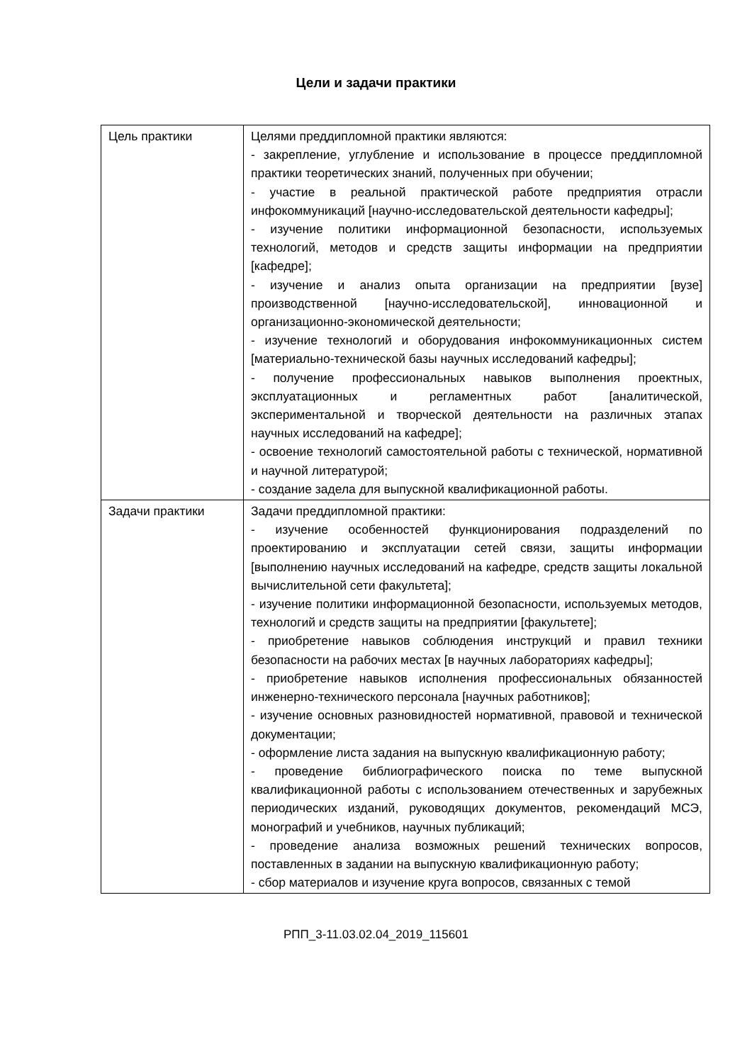Цели и задачи практики
| Цель практики | Целями преддипломной практики являются: - закрепление, углубление и использование в процессе преддипломной практики теоретических знаний, полученных при обучении; - участие в реальной практической работе предприятия отрасли инфокоммуникаций [научно-исследовательской деятельности кафедры]; - изучение политики информационной безопасности, используемых технологий, методов и средств защиты информации на предприятии [кафедре]; - изучение и анализ опыта организации на предприятии [вузе] производственной [научно-исследовательской], инновационной и организационно-экономической деятельности; - изучение технологий и оборудования инфокоммуникационных систем [материально-технической базы научных исследований кафедры]; - получение профессиональных навыков выполнения проектных, эксплуатационных и регламентных работ [аналитической, экспериментальной и творческой деятельности на различных этапах научных исследований на кафедре]; - освоение технологий самостоятельной работы с технической, нормативной и научной литературой; - создание задела для выпускной квалификационной работы. |
| Задачи практики | Задачи преддипломной практики: - изучение особенностей функционирования подразделений по проектированию и эксплуатации сетей связи, защиты информации [выполнению научных исследований на кафедре, средств защиты локальной вычислительной сети факультета]; - изучение политики информационной безопасности, используемых методов, технологий и средств защиты на предприятии [факультете]; - приобретение навыков соблюдения инструкций и правил техники безопасности на рабочих местах [в научных лабораториях кафедры]; - приобретение навыков исполнения профессиональных обязанностей инженерно-технического персонала [научных работников]; - изучение основных разновидностей нормативной, правовой и технической документации; - оформление листа задания на выпускную квалификационную работу; - проведение библиографического поиска по теме выпускной квалификационной работы с использованием отечественных и зарубежных периодических изданий, руководящих документов, рекомендаций МСЭ, монографий и учебников, научных публикаций; - проведение анализа возможных решений технических вопросов, поставленных в задании на выпускную квалификационную работу; - сбор материалов и изучение круга вопросов, связанных с темой |
РПП_3-11.03.02.04_2019_115601